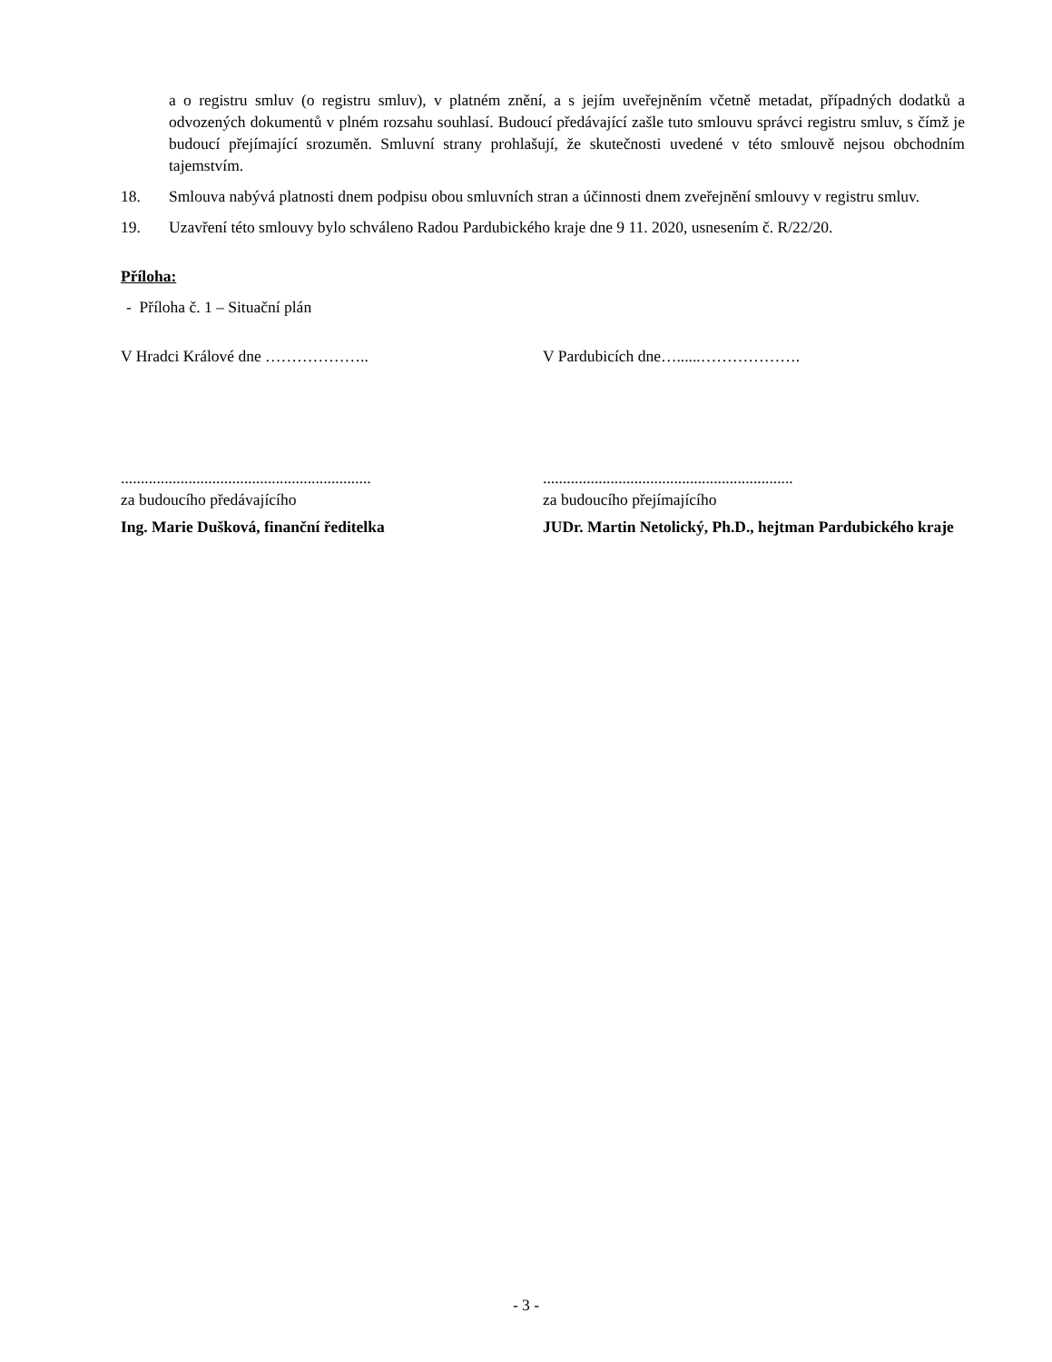a o registru smluv (o registru smluv), v platném znění, a s jejím uveřejněním včetně metadat, případných dodatků a odvozených dokumentů v plném rozsahu souhlasí. Budoucí předávající zašle tuto smlouvu správci registru smluv, s čímž je budoucí přejímající srozuměn. Smluvní strany prohlašují, že skutečnosti uvedené v této smlouvě nejsou obchodním tajemstvím.
18. Smlouva nabývá platnosti dnem podpisu obou smluvních stran a účinnosti dnem zveřejnění smlouvy v registru smluv.
19. Uzavření této smlouvy bylo schváleno Radou Pardubického kraje dne 9 11. 2020, usnesením č. R/22/20.
Příloha:
- Příloha č. 1 – Situační plán
V Hradci Králové dne ……………….. V Pardubicích dne…......……………….
...............................................................
za budoucího předávajícího
Ing. Marie Dušková, finanční ředitelka
...............................................................
za budoucího přejímajícího
JUDr. Martin Netolický, Ph.D., hejtman Pardubického kraje
- 3 -